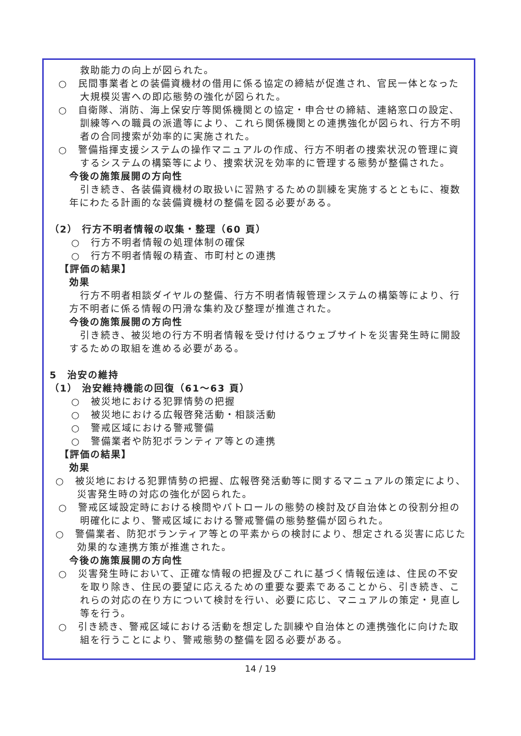救助能力の向上が図られた。
○　民間事業者との装備資機材の借用に係る協定の締結が促進され、官民一体となった大規模災害への即応態勢の強化が図られた。
○　自衛隊、消防、海上保安庁等関係機関との協定・申合せの締結、連絡窓口の設定、訓練等への職員の派遣等により、これら関係機関との連携強化が図られ、行方不明者の合同捜索が効率的に実施された。
○　警備指揮支援システムの操作マニュアルの作成、行方不明者の捜索状況の管理に資するシステムの構築等により、捜索状況を効率的に管理する態勢が整備された。
今後の施策展開の方向性
引き続き、各装備資機材の取扱いに習熟するための訓練を実施するとともに、複数年にわたる計画的な装備資機材の整備を図る必要がある。
（2） 行方不明者情報の収集・整理（60 頁）
○　行方不明者情報の処理体制の確保
○　行方不明者情報の精査、市町村との連携
【評価の結果】
効果
行方不明者相談ダイヤルの整備、行方不明者情報管理システムの構築等により、行方不明者に係る情報の円滑な集約及び整理が推進された。
今後の施策展開の方向性
引き続き、被災地の行方不明者情報を受け付けるウェブサイトを災害発生時に開設するための取組を進める必要がある。
5　治安の維持
（1） 治安維持機能の回復（61～63 頁）
○　被災地における犯罪情勢の把握
○　被災地における広報啓発活動・相談活動
○　警戒区域における警戒警備
○　警備業者や防犯ボランティア等との連携
【評価の結果】
効果
○　被災地における犯罪情勢の把握、広報啓発活動等に関するマニュアルの策定により、災害発生時の対応の強化が図られた。
○　警戒区域設定時における検問やパトロールの態勢の検討及び自治体との役割分担の明確化により、警戒区域における警戒警備の態勢整備が図られた。
○　警備業者、防犯ボランティア等との平素からの検討により、想定される災害に応じた効果的な連携方策が推進された。
今後の施策展開の方向性
○　災害発生時において、正確な情報の把握及びこれに基づく情報伝達は、住民の不安を取り除き、住民の要望に応えるための重要な要素であることから、引き続き、これらの対応の在り方について検討を行い、必要に応じ、マニュアルの策定・見直し等を行う。
○　引き続き、警戒区域における活動を想定した訓練や自治体との連携強化に向けた取組を行うことにより、警戒態勢の整備を図る必要がある。
14 / 19